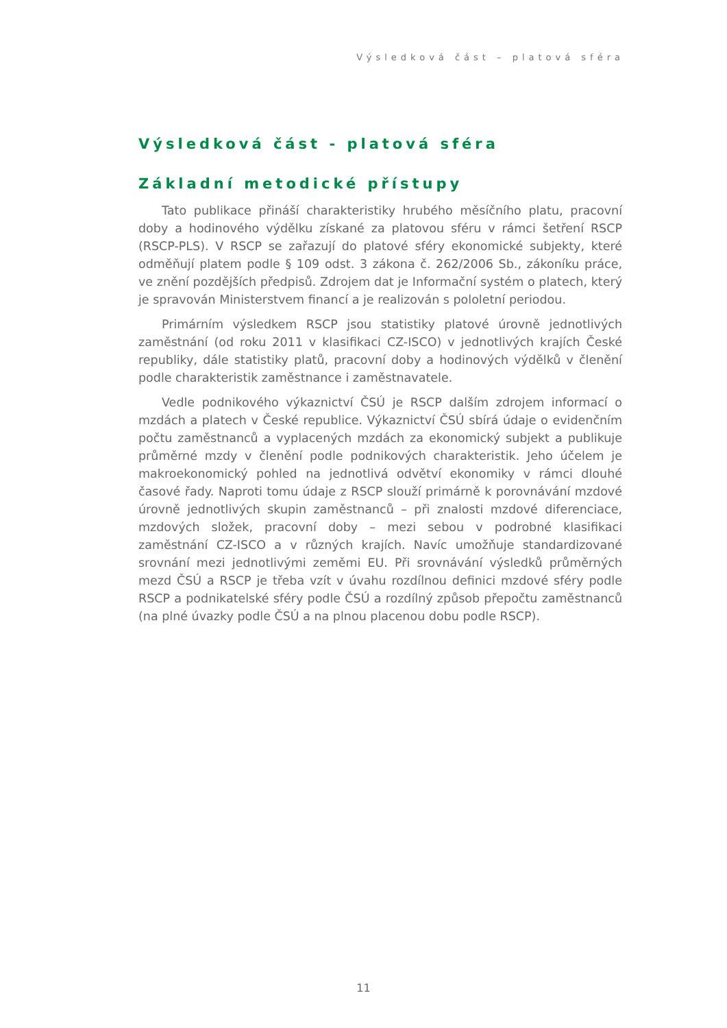Výsledková část – platová sféra
Výsledková část - platová sféra
Základní metodické přístupy
Tato publikace přináší charakteristiky hrubého měsíčního platu, pracovní doby a hodinového výdělku získané za platovou sféru v rámci šetření RSCP (RSCP-PLS). V RSCP se zařazují do platové sféry ekonomické subjekty, které odměňují platem podle § 109 odst. 3 zákona č. 262/2006 Sb., zákoníku práce, ve znění pozdějších předpisů. Zdrojem dat je Informační systém o platech, který je spravován Ministerstvem financí a je realizován s pololetní periodou.
Primárním výsledkem RSCP jsou statistiky platové úrovně jednotlivých zaměstnání (od roku 2011 v klasifikaci CZ-ISCO) v jednotlivých krajích České republiky, dále statistiky platů, pracovní doby a hodinových výdělků v členění podle charakteristik zaměstnance i zaměstnavatele.
Vedle podnikového výkaznictví ČSÚ je RSCP dalším zdrojem informací o mzdách a platech v České republice. Výkaznictví ČSÚ sbírá údaje o evidenčním počtu zaměstnanců a vyplacených mzdách za ekonomický subjekt a publikuje průměrné mzdy v členění podle podnikových charakteristik. Jeho účelem je makroekonomický pohled na jednotlivá odvětví ekonomiky v rámci dlouhé časové řady. Naproti tomu údaje z RSCP slouží primárně k porovnávání mzdové úrovně jednotlivých skupin zaměstnanců – při znalosti mzdové diferenciace, mzdových složek, pracovní doby – mezi sebou v podrobné klasifikaci zaměstnání CZ-ISCO a v různých krajích. Navíc umožňuje standardizované srovnání mezi jednotlivými zeměmi EU. Při srovnávání výsledků průměrných mezd ČSÚ a RSCP je třeba vzít v úvahu rozdílnou definici mzdové sféry podle RSCP a podnikatelské sféry podle ČSÚ a rozdílný způsob přepočtu zaměstnanců (na plné úvazky podle ČSÚ a na plnou placenou dobu podle RSCP).
11